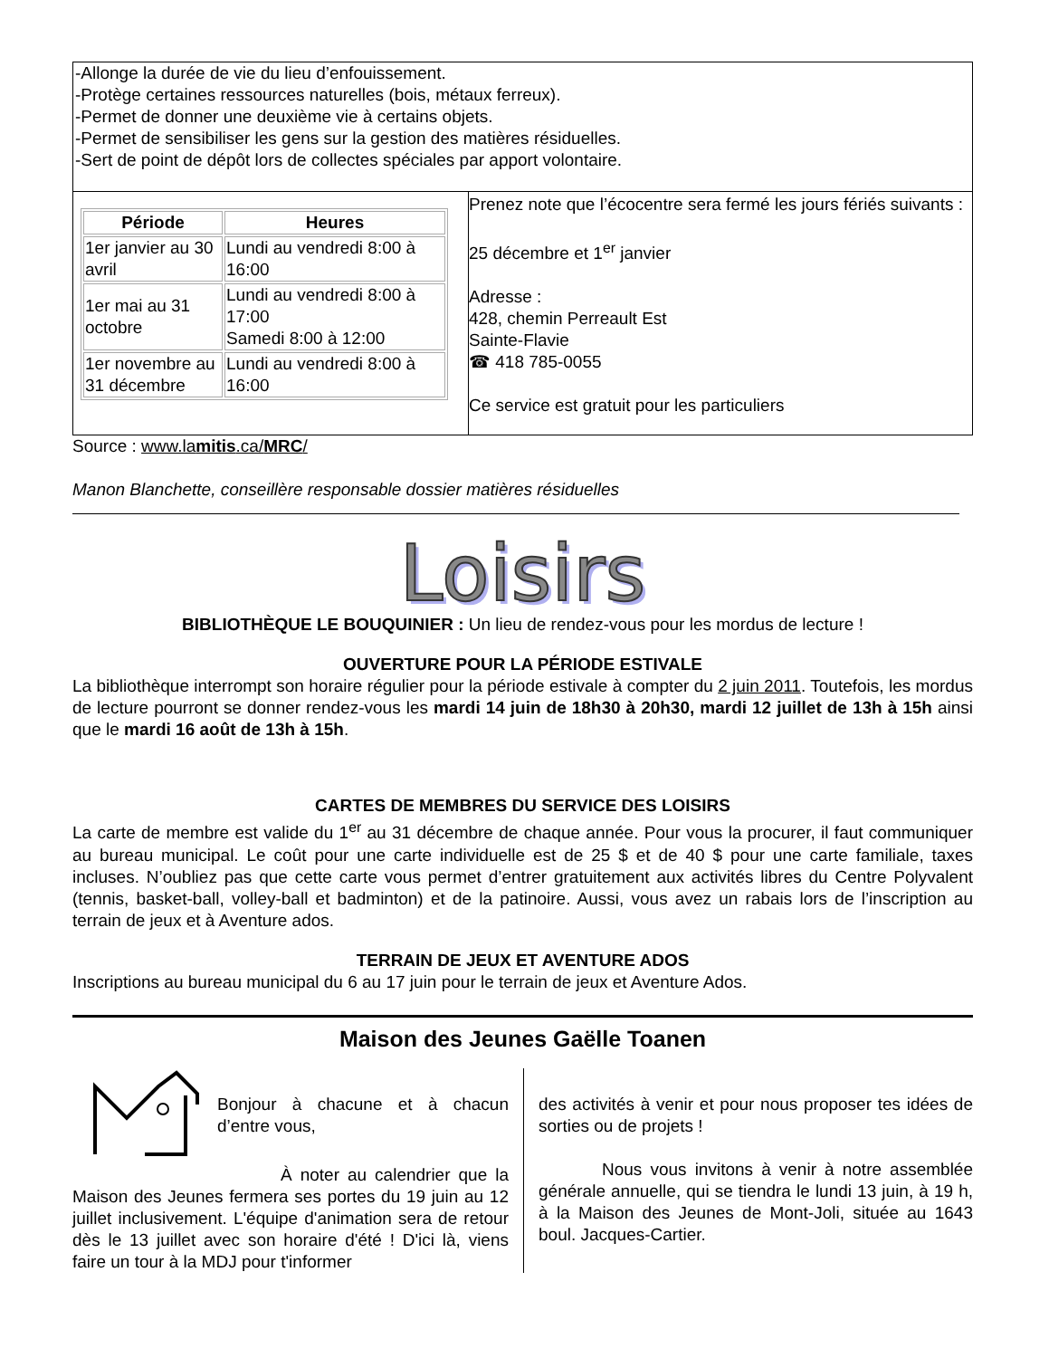-Allonge la durée de vie du lieu d’enfouissement.
-Protège certaines ressources naturelles (bois, métaux ferreux).
-Permet de donner une deuxième vie à certains objets.
-Permet de sensibiliser les gens sur la gestion des matières résiduelles.
-Sert de point de dépôt lors de collectes spéciales par apport volontaire.
| Période | Heures |
| --- | --- |
| 1er janvier au 30 avril | Lundi au vendredi 8:00 à 16:00 |
| 1er mai au 31 octobre | Lundi au vendredi 8:00 à 17:00 Samedi 8:00 à 12:00 |
| 1er novembre au 31 décembre | Lundi au vendredi 8:00 à 16:00 |
Prenez note que l’écocentre sera fermé les jours fériés suivants :
25 décembre et 1<sup>er</sup> janvier
Adresse :
428, chemin Perreault Est
Sainte-Flavie
☎ 418 785-0055
Ce service est gratuit pour les particuliers
Source : www.lamitis.ca/MRC/
Manon Blanchette, conseillère responsable dossier matières résiduelles
Loisirs
BIBLIOTHÈQUE LE BOUQUINIER : Un lieu de rendez-vous pour les mordus de lecture !
OUVERTURE POUR LA PÉRIODE ESTIVALE
La bibliothèque interrompt son horaire régulier pour la période estivale à compter du 2 juin 2011. Toutefois, les mordus de lecture pourront se donner rendez-vous les mardi 14 juin de 18h30 à 20h30, mardi 12 juillet de 13h à 15h ainsi que le mardi 16 août de 13h à 15h.
CARTES DE MEMBRES DU SERVICE DES LOISIRS
La carte de membre est valide du 1<sup>er</sup> au 31 décembre de chaque année. Pour vous la procurer, il faut communiquer au bureau municipal. Le coût pour une carte individuelle est de 25 $ et de 40 $ pour une carte familiale, taxes incluses. N’oubliez pas que cette carte vous permet d’entrer gratuitement aux activités libres du Centre Polyvalent (tennis, basket-ball, volley-ball et badminton) et de la patinoire. Aussi, vous avez un rabais lors de l’inscription au terrain de jeux et à Aventure ados.
TERRAIN DE JEUX ET AVENTURE ADOS
Inscriptions au bureau municipal du 6 au 17 juin pour le terrain de jeux et Aventure Ados.
Maison des Jeunes Gaëlle Toanen
Bonjour à chacune et à chacun d’entre vous,
À noter au calendrier que la Maison des Jeunes fermera ses portes du 19 juin au 12 juillet inclusivement. L'équipe d'animation sera de retour dès le 13 juillet avec son horaire d'été ! D'ici là, viens faire un tour à la MDJ pour t'informer
des activités à venir et pour nous proposer tes idées de sorties ou de projets !
Nous vous invitons à venir à notre assemblée générale annuelle, qui se tiendra le lundi 13 juin, à 19 h, à la Maison des Jeunes de Mont-Joli, située au 1643 boul. Jacques-Cartier.